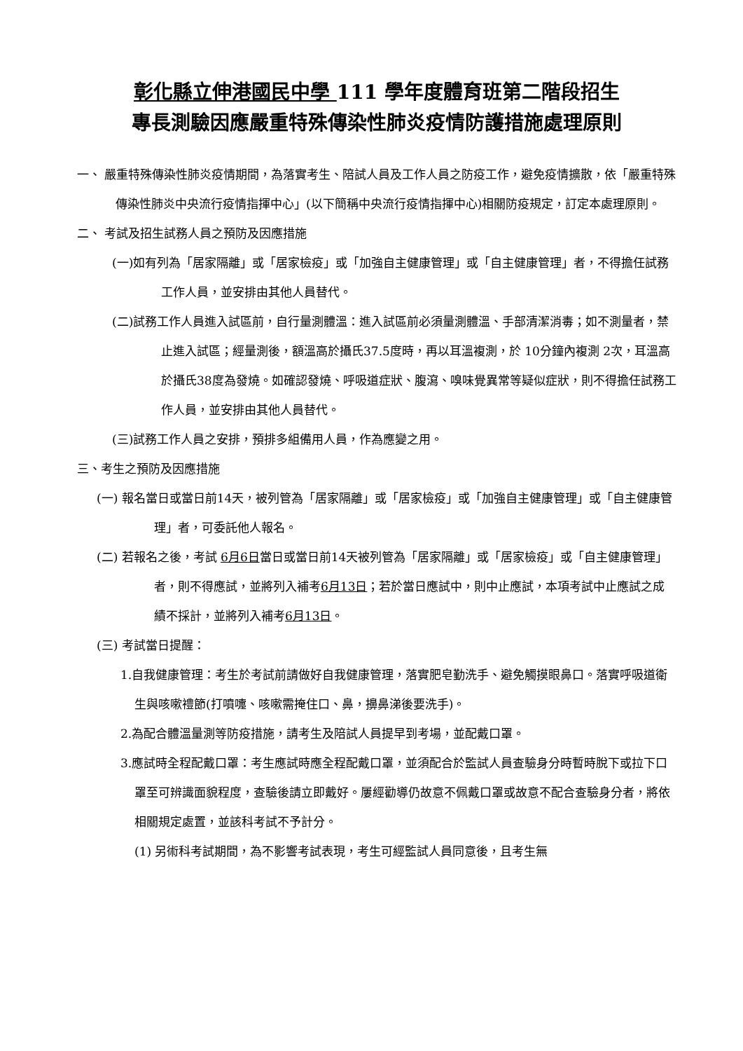彰化縣立伸港國民中學 111 學年度體育班第二階段招生
專長測驗因應嚴重特殊傳染性肺炎疫情防護措施處理原則
一、 嚴重特殊傳染性肺炎疫情期間，為落實考生、陪試人員及工作人員之防疫工作，避免疫情擴散，依「嚴重特殊傳染性肺炎中央流行疫情指揮中心」(以下簡稱中央流行疫情指揮中心)相關防疫規定，訂定本處理原則。
二、 考試及招生試務人員之預防及因應措施
(一)如有列為「居家隔離」或「居家檢疫」或「加強自主健康管理」或「自主健康管理」者，不得擔任試務工作人員，並安排由其他人員替代。
(二)試務工作人員進入試區前，自行量測體溫：進入試區前必須量測體溫、手部清潔消毒；如不測量者，禁止進入試區；經量測後，額溫高於攝氏37.5度時，再以耳溫複測，於 10分鐘內複測 2次，耳溫高於攝氏38度為發燒。如確認發燒、呼吸道症狀、腹瀉、嗅味覺異常等疑似症狀，則不得擔任試務工作人員，並安排由其他人員替代。
(三)試務工作人員之安排，預排多組備用人員，作為應變之用。
三、考生之預防及因應措施
(一) 報名當日或當日前14天，被列管為「居家隔離」或「居家檢疫」或「加強自主健康管理」或「自主健康管理」者，可委託他人報名。
(二) 若報名之後，考試 6月6日當日或當日前14天被列管為「居家隔離」或「居家檢疫」或「自主健康管理」者，則不得應試，並將列入補考6月13日；若於當日應試中，則中止應試，本項考試中止應試之成績不採計，並將列入補考6月13日。
(三) 考試當日提醒：
1.自我健康管理：考生於考試前請做好自我健康管理，落實肥皂勤洗手、避免觸摸眼鼻口。落實呼吸道衛生與咳嗽禮節(打噴嚏、咳嗽需掩住口、鼻，擤鼻涕後要洗手)。
2.為配合體溫量測等防疫措施，請考生及陪試人員提早到考場，並配戴口罩。
3.應試時全程配戴口罩：考生應試時應全程配戴口罩，並須配合於監試人員查驗身分時暫時脫下或拉下口罩至可辨識面貌程度，查驗後請立即戴好。屢經勸導仍故意不佩戴口罩或故意不配合查驗身分者，將依相關規定處置，並該科考試不予計分。
(1) 另術科考試期間，為不影響考試表現，考生可經監試人員同意後，且考生無